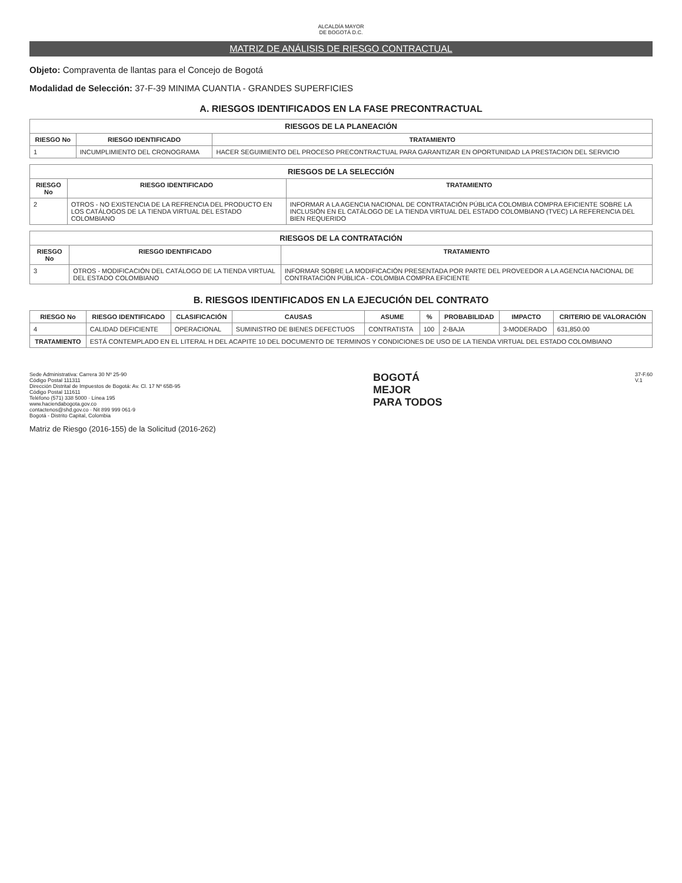ALCALDÍA MAYOR
DE BOGOTÁ D.C.
MATRIZ DE ANÁLISIS DE RIESGO CONTRACTUAL
Objeto: Compraventa de llantas para el Concejo de Bogotá
Modalidad de Selección: 37-F-39 MINIMA CUANTIA - GRANDES SUPERFICIES
A. RIESGOS IDENTIFICADOS EN LA FASE PRECONTRACTUAL
| RIESGOS DE LA PLANEACIÓN | | |
| RIESGO No | RIESGO IDENTIFICADO | TRATAMIENTO |
| 1 | INCUMPLIMIENTO DEL CRONOGRAMA | HACER SEGUIMIENTO DEL PROCESO PRECONTRACTUAL PARA GARANTIZAR EN OPORTUNIDAD LA PRESTACION DEL SERVICIO |
| RIESGOS DE LA SELECCIÓN | | |
| RIESGO No | RIESGO IDENTIFICADO | TRATAMIENTO |
| 2 | OTROS - NO EXISTENCIA DE LA REFRENCIA DEL PRODUCTO EN LOS CATÁLOGOS DE LA TIENDA VIRTUAL DEL ESTADO COLOMBIANO | INFORMAR A LA AGENCIA NACIONAL DE CONTRATACIÓN PÚBLICA COLOMBIA COMPRA EFICIENTE SOBRE LA INCLUSIÓN EN EL CATÁLOGO DE LA TIENDA VIRTUAL DEL ESTADO COLOMBIANO (TVEC) LA REFERENCIA DEL BIEN REQUERIDO |
| RIESGOS DE LA CONTRATACIÓN | | |
| RIESGO No | RIESGO IDENTIFICADO | TRATAMIENTO |
| 3 | OTROS - MODIFICACIÓN DEL CATÁLOGO DE LA TIENDA VIRTUAL DEL ESTADO COLOMBIANO | INFORMAR SOBRE LA MODIFICACIÓN PRESENTADA POR PARTE DEL PROVEEDOR A LA AGENCIA NACIONAL DE CONTRATACIÓN PÚBLICA - COLOMBIA COMPRA EFICIENTE |
B. RIESGOS IDENTIFICADOS EN LA EJECUCIÓN DEL CONTRATO
| RIESGO No | RIESGO IDENTIFICADO | CLASIFICACIÓN | CAUSAS | ASUME | % | PROBABILIDAD | IMPACTO | CRITERIO DE VALORACIÓN |
| --- | --- | --- | --- | --- | --- | --- | --- | --- |
| 4 | CALIDAD DEFICIENTE | OPERACIONAL | SUMINISTRO DE BIENES DEFECTUOS | CONTRATISTA | 100 | 2-BAJA | 3-MODERADO | 631,850.00 |
| TRATAMIENTO | ESTÁ CONTEMPLADO EN EL LITERAL H DEL ACAPITE 10 DEL DOCUMENTO DE TERMINOS Y CONDICIONES DE USO DE LA TIENDA VIRTUAL DEL ESTADO COLOMBIANO | | | | | | | |
Sede Administrativa: Carrera 30 Nº 25-90
Código Postal 111311
Dirección Distrital de Impuestos de Bogotá: Av. Cl. 17 Nº 65B-95
Código Postal 111611
Teléfono (571) 338 5000 · Línea 195
www.haciendabogota.gov.co
contactenos@shd.gov.co · Nit 899 999 061-9
Bogotá - Distrito Capital, Colombia
BOGOTÁ
MEJOR
PARA TODOS
37-F.60
V.1
Matriz de Riesgo (2016-155) de la Solicitud (2016-262)